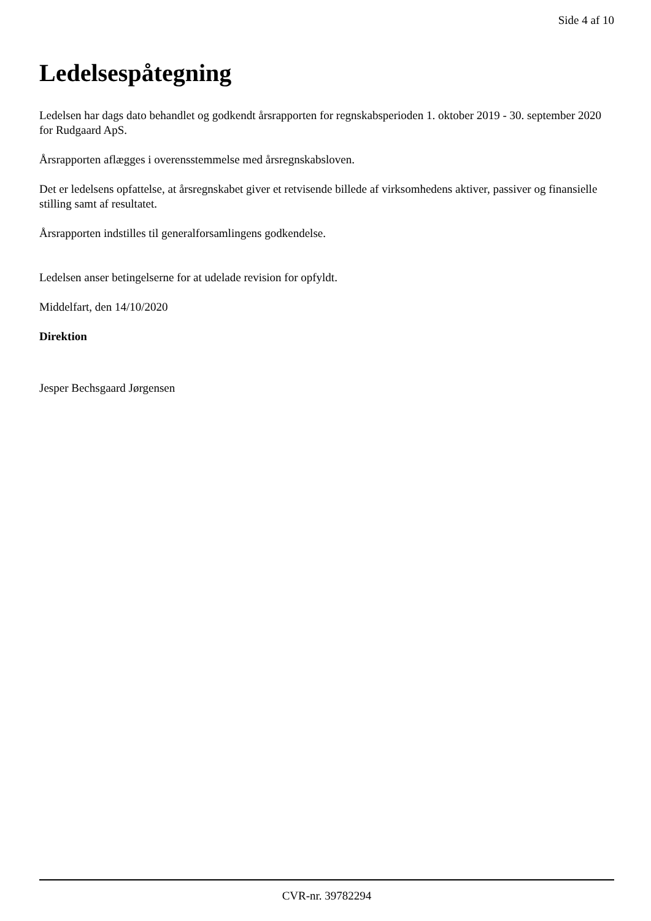Side 4 af 10
Ledelsespåtegning
Ledelsen har dags dato behandlet og godkendt årsrapporten for regnskabsperioden 1. oktober 2019 - 30. september 2020 for Rudgaard ApS.
Årsrapporten aflægges i overensstemmelse med årsregnskabsloven.
Det er ledelsens opfattelse, at årsregnskabet giver et retvisende billede af virksomhedens aktiver, passiver og finansielle stilling samt af resultatet.
Årsrapporten indstilles til generalforsamlingens godkendelse.
Ledelsen anser betingelserne for at udelade revision for opfyldt.
Middelfart, den 14/10/2020
Direktion
Jesper Bechsgaard Jørgensen
CVR-nr. 39782294